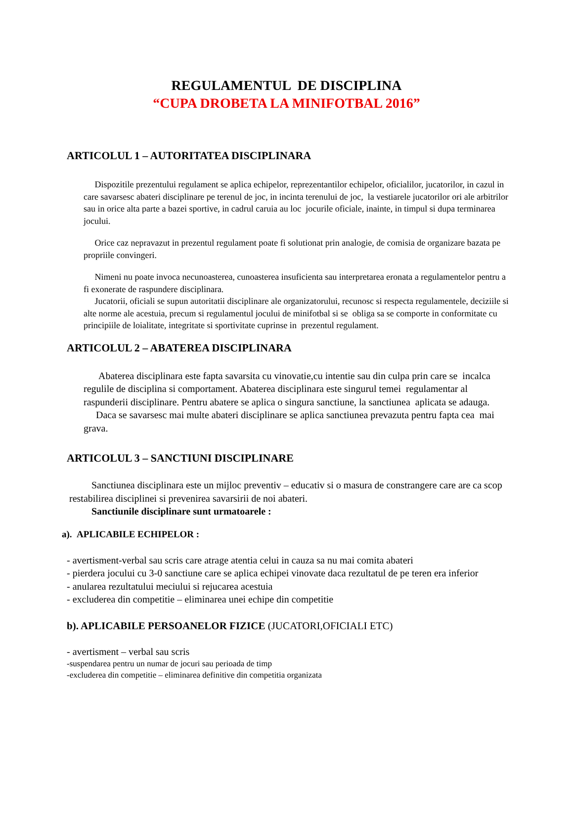REGULAMENTUL DE DISCIPLINA
“CUPA DROBETA LA MINIFOTBAL 2016”
ARTICOLUL 1 – AUTORITATEA DISCIPLINARA
Dispozitile prezentului regulament se aplica echipelor, reprezentantilor echipelor, oficialilor, jucatorilor, in cazul in care savarsesc abateri disciplinare pe terenul de joc, in incinta terenului de joc, la vestiarele jucatorilor ori ale arbitrilor sau in orice alta parte a bazei sportive, in cadrul caruia au loc jocurile oficiale, inainte, in timpul si dupa terminarea jocului.
Orice caz nepravazut in prezentul regulament poate fi solutionat prin analogie, de comisia de organizare bazata pe propriile convingeri.
Nimeni nu poate invoca necunoasterea, cunoasterea insuficienta sau interpretarea eronata a regulamentelor pentru a fi exonerate de raspundere disciplinara.
Jucatorii, oficiali se supun autoritatii disciplinare ale organizatorului, recunosc si respecta regulamentele, deciziile si alte norme ale acestuia, precum si regulamentul jocului de minifotbal si se obliga sa se comporte in conformitate cu principiile de loialitate, integritate si sportivitate cuprinse in prezentul regulament.
ARTICOLUL 2 – ABATEREA DISCIPLINARA
Abaterea disciplinara este fapta savarsita cu vinovatie,cu intentie sau din culpa prin care se incalca regulile de disciplina si comportament. Abaterea disciplinara este singurul temei regulamentar al raspunderii disciplinare. Pentru abatere se aplica o singura sanctiune, la sanctiunea aplicata se adauga.
Daca se savarsesc mai multe abateri disciplinare se aplica sanctiunea prevazuta pentru fapta cea mai grava.
ARTICOLUL 3 – SANCTIUNI DISCIPLINARE
Sanctiunea disciplinara este un mijloc preventiv – educativ si o masura de constrangere care are ca scop restabilirea disciplinei si prevenirea savarsirii de noi abateri.
Sanctiunile disciplinare sunt urmatoarele :
a). APLICABILE ECHIPELOR :
- avertisment-verbal sau scris care atrage atentia celui in cauza sa nu mai comita abateri
- pierdera jocului cu 3-0 sanctiune care se aplica echipei vinovate daca rezultatul de pe teren era inferior
- anularea rezultatului meciului si rejucarea acestuia
- excluderea din competitie – eliminarea unei echipe din competitie
b). APLICABILE PERSOANELOR FIZICE (JUCATORI,OFICIALI ETC)
- avertisment – verbal sau scris
-suspendarea pentru un numar de jocuri sau perioada de timp
-excluderea din competitie – eliminarea definitive din competitia organizata